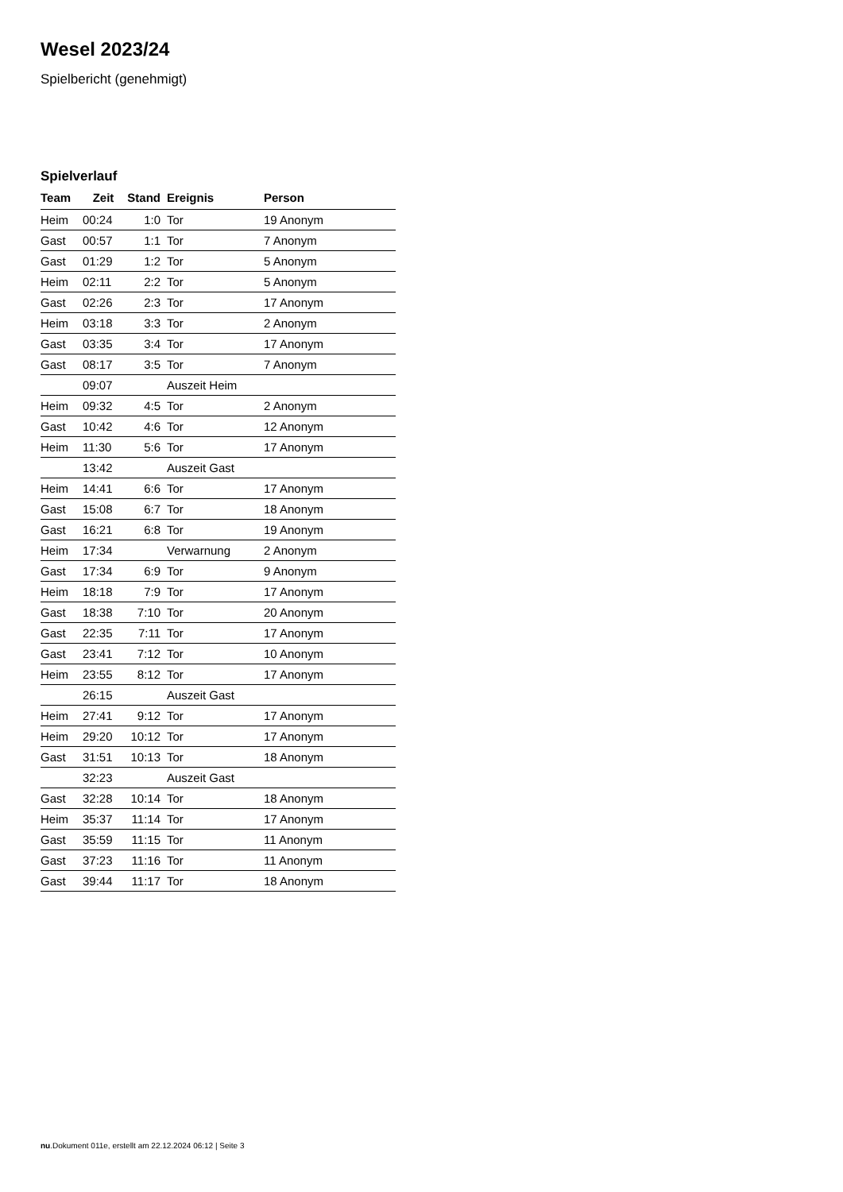Wesel 2023/24
Spielbericht (genehmigt)
Spielverlauf
| Team | Zeit | Stand | Ereignis | Person |
| --- | --- | --- | --- | --- |
| Heim | 00:24 | 1:0 | Tor | 19 Anonym |
| Gast | 00:57 | 1:1 | Tor | 7 Anonym |
| Gast | 01:29 | 1:2 | Tor | 5 Anonym |
| Heim | 02:11 | 2:2 | Tor | 5 Anonym |
| Gast | 02:26 | 2:3 | Tor | 17 Anonym |
| Heim | 03:18 | 3:3 | Tor | 2 Anonym |
| Gast | 03:35 | 3:4 | Tor | 17 Anonym |
| Gast | 08:17 | 3:5 | Tor | 7 Anonym |
| | 09:07 | | Auszeit Heim | |
| Heim | 09:32 | 4:5 | Tor | 2 Anonym |
| Gast | 10:42 | 4:6 | Tor | 12 Anonym |
| Heim | 11:30 | 5:6 | Tor | 17 Anonym |
| | 13:42 | | Auszeit Gast | |
| Heim | 14:41 | 6:6 | Tor | 17 Anonym |
| Gast | 15:08 | 6:7 | Tor | 18 Anonym |
| Gast | 16:21 | 6:8 | Tor | 19 Anonym |
| Heim | 17:34 | | Verwarnung | 2 Anonym |
| Gast | 17:34 | 6:9 | Tor | 9 Anonym |
| Heim | 18:18 | 7:9 | Tor | 17 Anonym |
| Gast | 18:38 | 7:10 | Tor | 20 Anonym |
| Gast | 22:35 | 7:11 | Tor | 17 Anonym |
| Gast | 23:41 | 7:12 | Tor | 10 Anonym |
| Heim | 23:55 | 8:12 | Tor | 17 Anonym |
| | 26:15 | | Auszeit Gast | |
| Heim | 27:41 | 9:12 | Tor | 17 Anonym |
| Heim | 29:20 | 10:12 | Tor | 17 Anonym |
| Gast | 31:51 | 10:13 | Tor | 18 Anonym |
| | 32:23 | | Auszeit Gast | |
| Gast | 32:28 | 10:14 | Tor | 18 Anonym |
| Heim | 35:37 | 11:14 | Tor | 17 Anonym |
| Gast | 35:59 | 11:15 | Tor | 11 Anonym |
| Gast | 37:23 | 11:16 | Tor | 11 Anonym |
| Gast | 39:44 | 11:17 | Tor | 18 Anonym |
nu.Dokument 011e, erstellt am 22.12.2024 06:12 | Seite 3